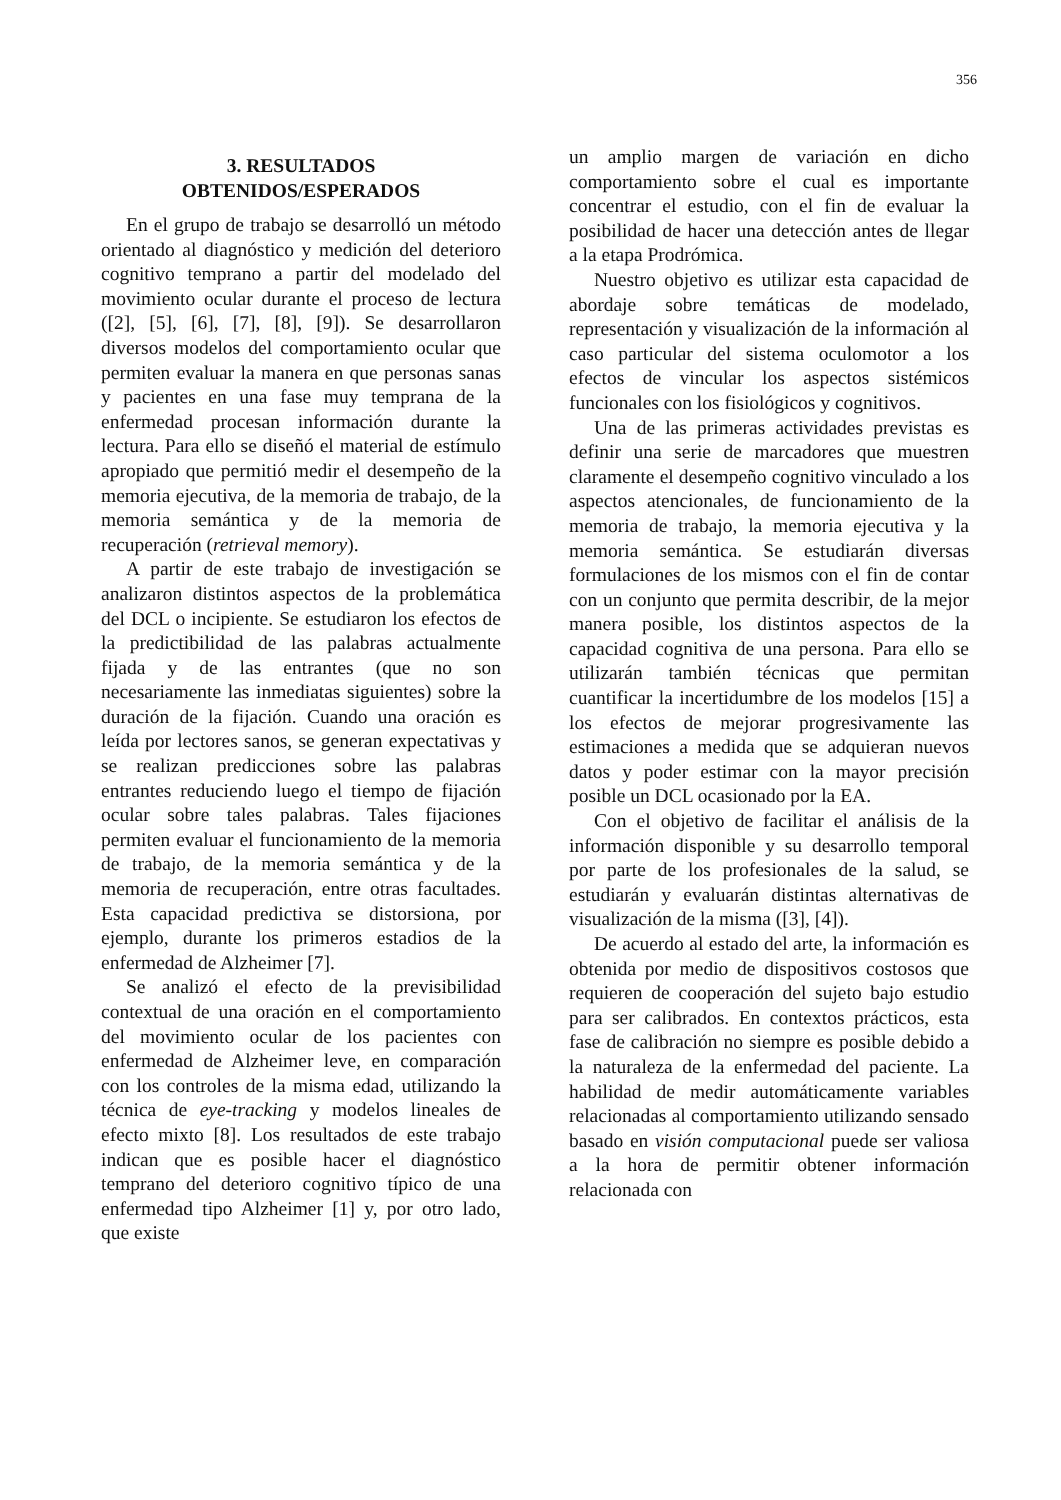356
3. RESULTADOS
OBTENIDOS/ESPERADOS
En el grupo de trabajo se desarrolló un método orientado al diagnóstico y medición del deterioro cognitivo temprano a partir del modelado del movimiento ocular durante el proceso de lectura ([2], [5], [6], [7], [8], [9]). Se desarrollaron diversos modelos del comportamiento ocular que permiten evaluar la manera en que personas sanas y pacientes en una fase muy temprana de la enfermedad procesan información durante la lectura. Para ello se diseñó el material de estímulo apropiado que permitió medir el desempeño de la memoria ejecutiva, de la memoria de trabajo, de la memoria semántica y de la memoria de recuperación (retrieval memory).
A partir de este trabajo de investigación se analizaron distintos aspectos de la problemática del DCL o incipiente. Se estudiaron los efectos de la predictibilidad de las palabras actualmente fijada y de las entrantes (que no son necesariamente las inmediatas siguientes) sobre la duración de la fijación. Cuando una oración es leída por lectores sanos, se generan expectativas y se realizan predicciones sobre las palabras entrantes reduciendo luego el tiempo de fijación ocular sobre tales palabras. Tales fijaciones permiten evaluar el funcionamiento de la memoria de trabajo, de la memoria semántica y de la memoria de recuperación, entre otras facultades. Esta capacidad predictiva se distorsiona, por ejemplo, durante los primeros estadios de la enfermedad de Alzheimer [7].
Se analizó el efecto de la previsibilidad contextual de una oración en el comportamiento del movimiento ocular de los pacientes con enfermedad de Alzheimer leve, en comparación con los controles de la misma edad, utilizando la técnica de eye-tracking y modelos lineales de efecto mixto [8]. Los resultados de este trabajo indican que es posible hacer el diagnóstico temprano del deterioro cognitivo típico de una enfermedad tipo Alzheimer [1] y, por otro lado, que existe
un amplio margen de variación en dicho comportamiento sobre el cual es importante concentrar el estudio, con el fin de evaluar la posibilidad de hacer una detección antes de llegar a la etapa Prodrómica.
Nuestro objetivo es utilizar esta capacidad de abordaje sobre temáticas de modelado, representación y visualización de la información al caso particular del sistema oculomotor a los efectos de vincular los aspectos sistémicos funcionales con los fisiológicos y cognitivos.
Una de las primeras actividades previstas es definir una serie de marcadores que muestren claramente el desempeño cognitivo vinculado a los aspectos atencionales, de funcionamiento de la memoria de trabajo, la memoria ejecutiva y la memoria semántica. Se estudiarán diversas formulaciones de los mismos con el fin de contar con un conjunto que permita describir, de la mejor manera posible, los distintos aspectos de la capacidad cognitiva de una persona. Para ello se utilizarán también técnicas que permitan cuantificar la incertidumbre de los modelos [15] a los efectos de mejorar progresivamente las estimaciones a medida que se adquieran nuevos datos y poder estimar con la mayor precisión posible un DCL ocasionado por la EA.
Con el objetivo de facilitar el análisis de la información disponible y su desarrollo temporal por parte de los profesionales de la salud, se estudiarán y evaluarán distintas alternativas de visualización de la misma ([3], [4]).
De acuerdo al estado del arte, la información es obtenida por medio de dispositivos costosos que requieren de cooperación del sujeto bajo estudio para ser calibrados. En contextos prácticos, esta fase de calibración no siempre es posible debido a la naturaleza de la enfermedad del paciente. La habilidad de medir automáticamente variables relacionadas al comportamiento utilizando sensado basado en visión computacional puede ser valiosa a la hora de permitir obtener información relacionada con